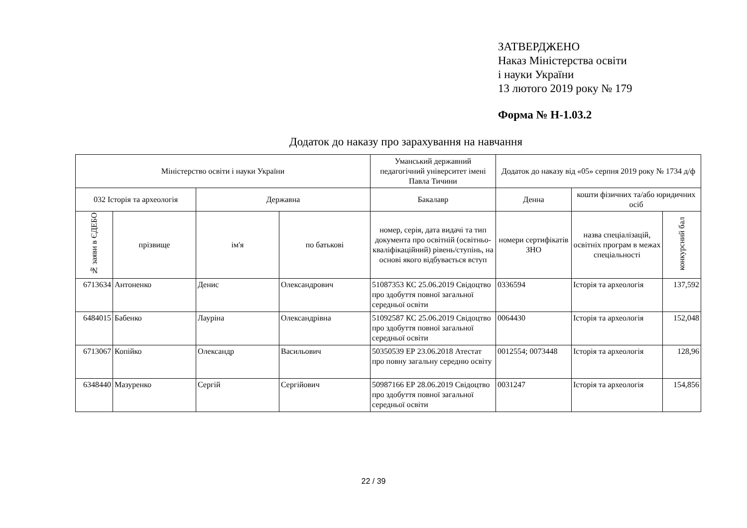ЗАТВЕРДЖЕНО
Наказ Міністерства освіти
і науки України
13 лютого 2019 року № 179
Форма № Н-1.03.2
Додаток до наказу про зарахування на навчання
| Міністерство освіти і науки України | | | | Уманський державний педагогічний університет імені Павла Тичини | Додаток до наказу від «05» серпня 2019 року № 1734 д/ф | | |
| --- | --- | --- | --- | --- | --- | --- | --- |
| 032 Історія та археологія | | Державна | | Бакалавр | Денна | кошти фізичних та/або юридичних осіб | |
| № заяви в ЄДЕБО | прізвище | ім'я | по батькові | номер, серія, дата видачі та тип документа про освітній (освітньо-кваліфікаційний) рівень/ступінь, на основі якого відбувається вступ | номери сертифікатів ЗНО | назва спеціалізацій, освітніх програм в межах спеціальності | конкурсний бал |
| 6713634 | Антоненко | Денис | Олександрович | 51087353 КС 25.06.2019 Свідоцтво про здобуття повної загальної середньої освіти | 0336594 | Історія та археологія | 137,592 |
| 6484015 | Бабенко | Лауріна | Олександрівна | 51092587 КС 25.06.2019 Свідоцтво про здобуття повної загальної середньої освіти | 0064430 | Історія та археологія | 152,048 |
| 6713067 | Копійко | Олександр | Васильович | 50350539 ЕР 23.06.2018 Атестат про повну загальну середню освіту | 0012554; 0073448 | Історія та археологія | 128,96 |
| 6348440 | Мазуренко | Сергій | Сергійович | 50987166 ЕР 28.06.2019 Свідоцтво про здобуття повної загальної середньої освіти | 0031247 | Історія та археологія | 154,856 |
22 / 39